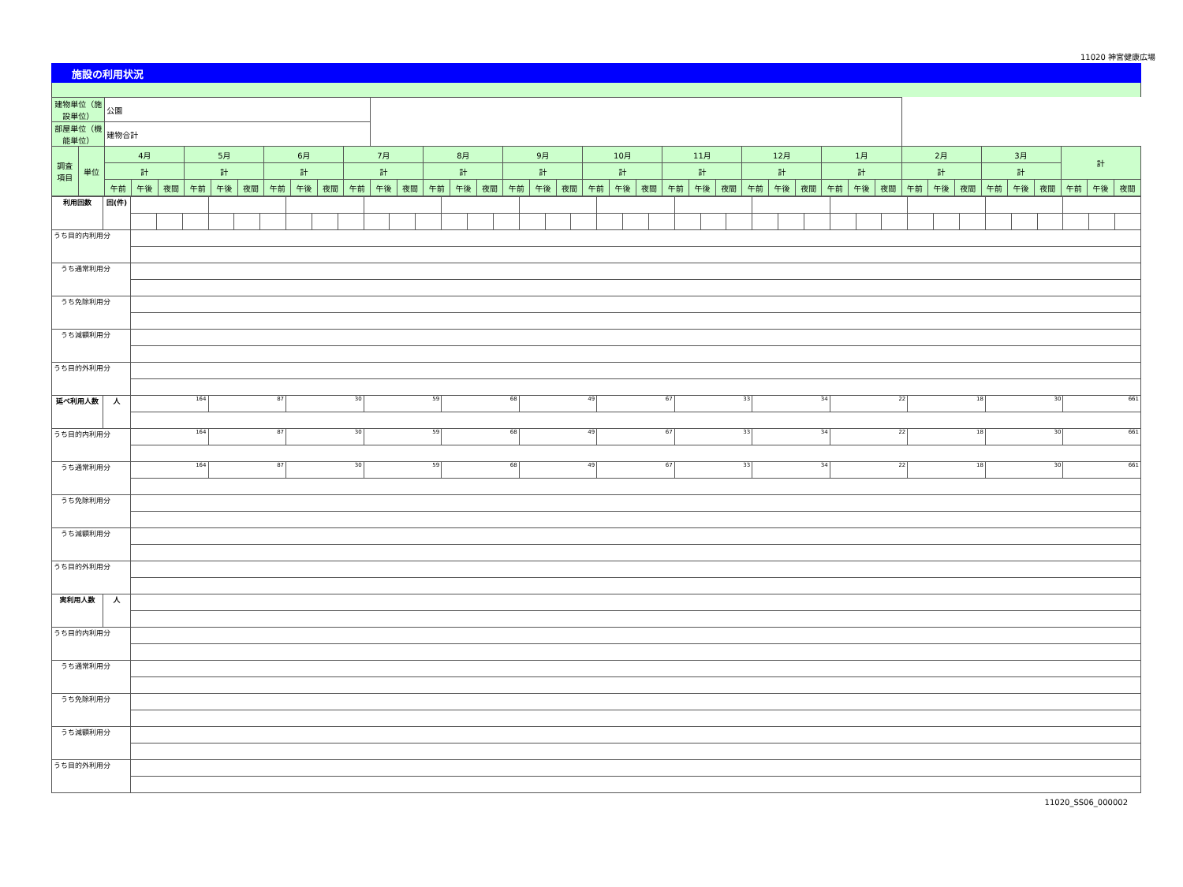11020 神宮健康広場
施設の利用状況
| 建物単位（施設単位） | | 公園 | | | | | | | | | | | | | | | | | | | | | | | | | | | | | | | | | | | | | | |
| 部屋単位（機能単位） | | 建物合計 | | | | | | | | | | | | | | | | | | | | | | | | | | | | | | | | | | | | | | |
| 調査項目 | 単位 | 4月 | | | 5月 | | | 6月 | | | 7月 | | | 8月 | | | 9月 | | | 10月 | | | 11月 | | | 12月 | | | 1月 | | | 2月 | | | 3月 | | | 計 | | |
| | | 計 | | | 計 | | | 計 | | | 計 | | | 計 | | | 計 | | | 計 | | | 計 | | | 計 | | | 計 | | | 計 | | | 計 | | | | | |
| | | 午前 | 午後 | 夜間 | 午前 | 午後 | 夜間 | 午前 | 午後 | 夜間 | 午前 | 午後 | 夜間 | 午前 | 午後 | 夜間 | 午前 | 午後 | 夜間 | 午前 | 午後 | 夜間 | 午前 | 午後 | 夜間 | 午前 | 午後 | 夜間 | 午前 | 午後 | 夜間 | 午前 | 午後 | 夜間 | 午前 | 午後 | 夜間 | 午前 | 午後 | 夜間 |
| 利用回数 | 回(件) | | | | | | | | | | | | | | | | | | | | | | | | | | | | | | | | | | | | | | | |
| うち目的内利用分 | | | | | | | | | | | | | | | | | | | | | | | | | | | | | | | | | | | | | | | | |
| うち通常利用分 | | | | | | | | | | | | | | | | | | | | | | | | | | | | | | | | | | | | | | | | |
| うち免除利用分 | | | | | | | | | | | | | | | | | | | | | | | | | | | | | | | | | | | | | | | | |
| うち減額利用分 | | | | | | | | | | | | | | | | | | | | | | | | | | | | | | | | | | | | | | | | |
| うち目的外利用分 | | | | | | | | | | | | | | | | | | | | | | | | | | | | | | | | | | | | | | | | |
| 延べ利用人数 | 人 | 164 | | | 87 | | | 30 | | | 59 | | | 68 | | | 49 | | | 67 | | | 33 | | | 34 | | | 22 | | | 18 | | | 30 | | | 661 | | |
| うち目的内利用分 | | 164 | | | 87 | | | 30 | | | 59 | | | 68 | | | 49 | | | 67 | | | 33 | | | 34 | | | 22 | | | 18 | | | 30 | | | 661 | | |
| うち通常利用分 | | 164 | | | 87 | | | 30 | | | 59 | | | 68 | | | 49 | | | 67 | | | 33 | | | 34 | | | 22 | | | 18 | | | 30 | | | 661 | | |
| うち免除利用分 | | | | | | | | | | | | | | | | | | | | | | | | | | | | | | | | | | | | | | | | |
| うち減額利用分 | | | | | | | | | | | | | | | | | | | | | | | | | | | | | | | | | | | | | | | | |
| うち目的外利用分 | | | | | | | | | | | | | | | | | | | | | | | | | | | | | | | | | | | | | | | | |
| 実利用人数 | 人 | | | | | | | | | | | | | | | | | | | | | | | | | | | | | | | | | | | | | | | |
| うち目的内利用分 | | | | | | | | | | | | | | | | | | | | | | | | | | | | | | | | | | | | | | | | |
| うち通常利用分 | | | | | | | | | | | | | | | | | | | | | | | | | | | | | | | | | | | | | | | | |
| うち免除利用分 | | | | | | | | | | | | | | | | | | | | | | | | | | | | | | | | | | | | | | | | |
| うち減額利用分 | | | | | | | | | | | | | | | | | | | | | | | | | | | | | | | | | | | | | | | | |
| うち目的外利用分 | | | | | | | | | | | | | | | | | | | | | | | | | | | | | | | | | | | | | | | | |
11020_SS06_000002